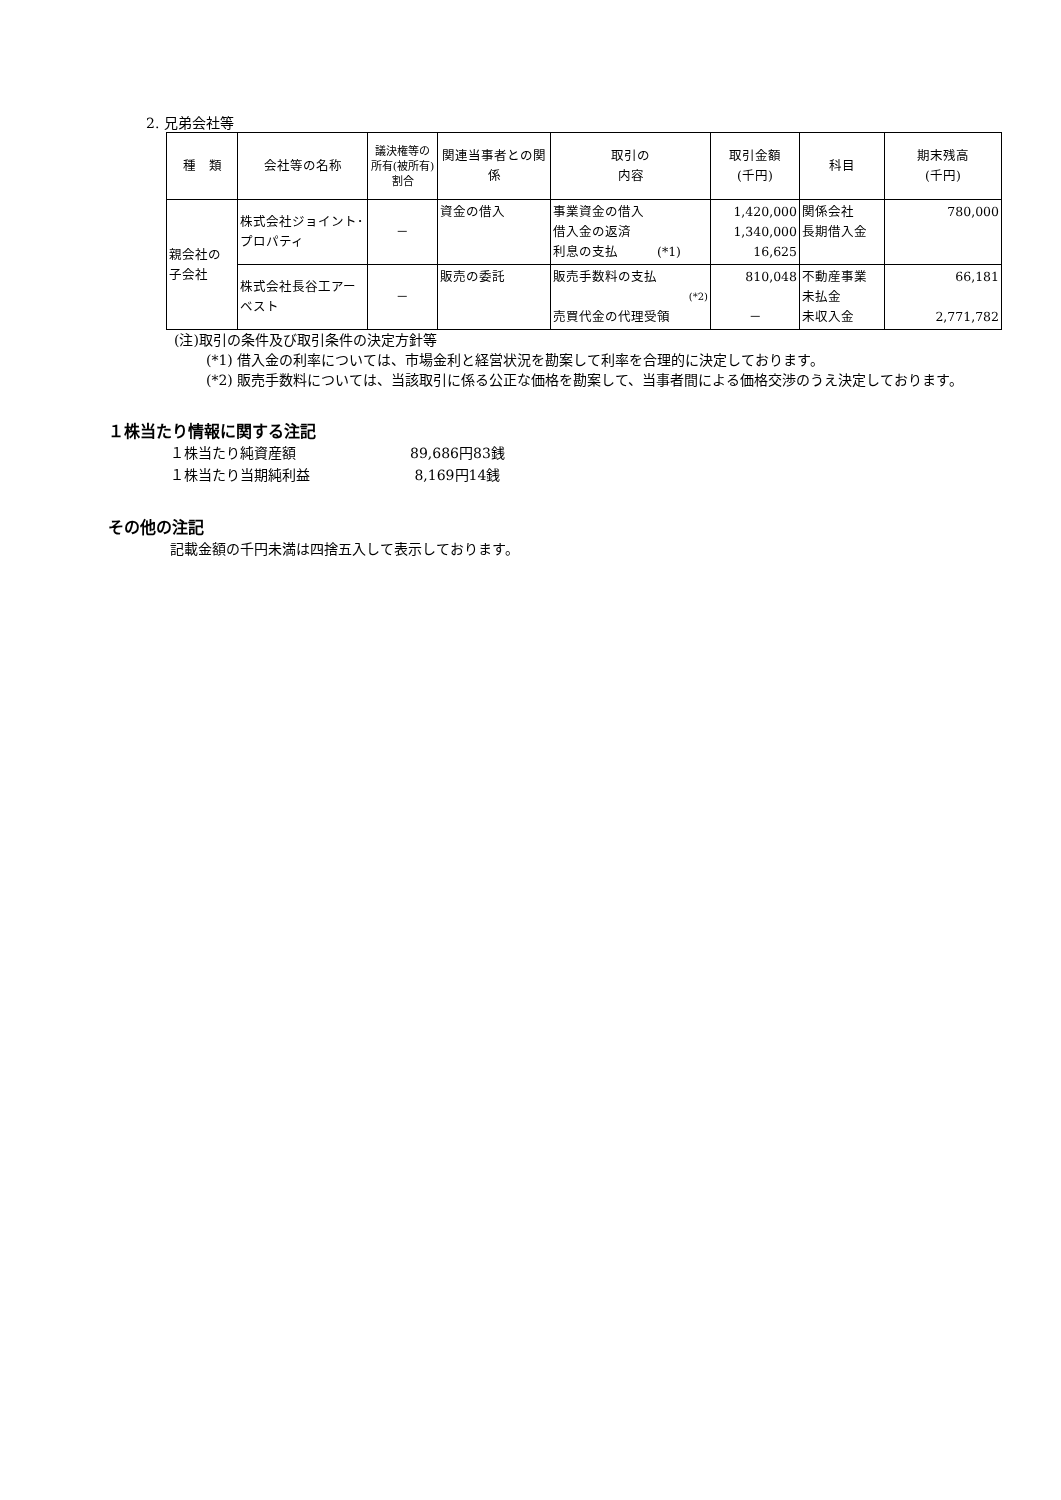2. 兄弟会社等
| 種 類 | 会社等の名称 | 議決権等の所有(被所有)割合 | 関連当事者との関係 | 取引の 内容 | 取引金額 (千円) | 科目 | 期末残高 (千円) |
| --- | --- | --- | --- | --- | --- | --- | --- |
| 親会社の 子会社 | 株式会社ジョイント･プロパティ | － | 資金の借入 | 事業資金の借入 借入金の返済 利息の支払 (*1) | 1,420,000 1,340,000 16,625 | 関係会社 長期借入金 | 780,000 |
| | 株式会社長谷工アーベスト | － | 販売の委託 | 販売手数料の支払 (*2) 売買代金の代理受領 | 810,048 － | 不動産事業 未払金 未収入金 | 66,181 2,771,782 |
(注)取引の条件及び取引条件の決定方針等
(*1) 借入金の利率については、市場金利と経営状況を勘案して利率を合理的に決定しております。
(*2) 販売手数料については、当該取引に係る公正な価格を勘案して、当事者間による価格交渉のうえ決定しております。
１株当たり情報に関する注記
１株当たり純資産額 89,686円83銭
１株当たり当期純利益 8,169円14銭
その他の注記
記載金額の千円未満は四捨五入して表示しております。